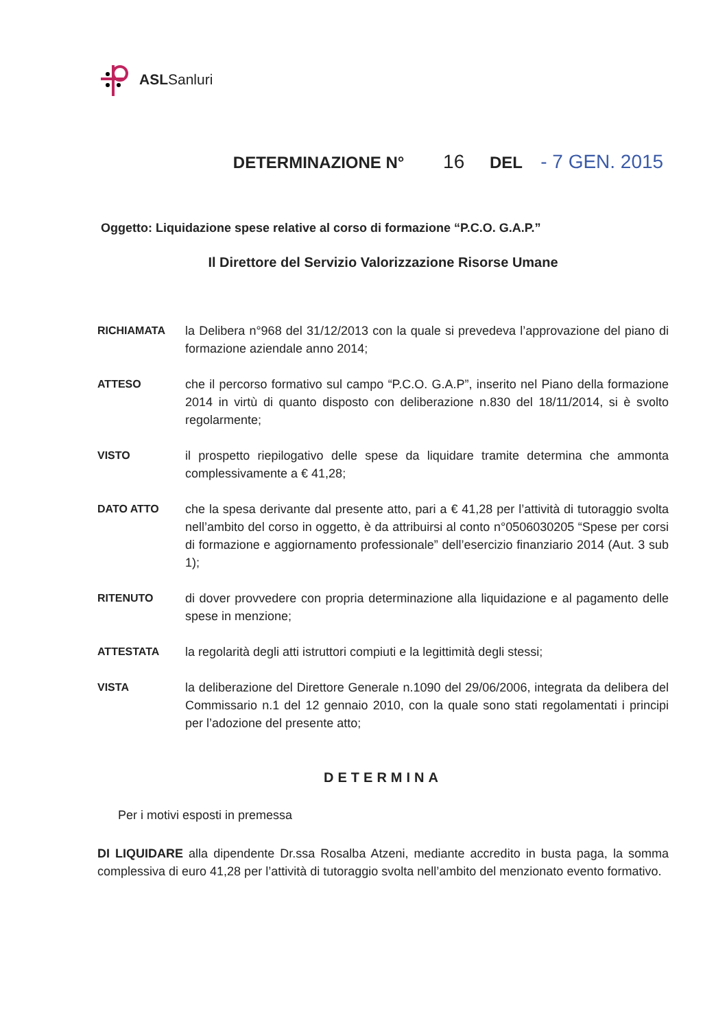ASLSanluri
DETERMINAZIONE N° 16 DEL - 7 GEN. 2015
Oggetto: Liquidazione spese relative al corso di formazione “P.C.O. G.A.P.”
Il Direttore del Servizio Valorizzazione Risorse Umane
RICHIAMATA la Delibera n°968 del 31/12/2013 con la quale si prevedeva l’approvazione del piano di formazione aziendale anno 2014;
ATTESO che il percorso formativo sul campo “P.C.O. G.A.P”, inserito nel Piano della formazione 2014 in virtù di quanto disposto con deliberazione n.830 del 18/11/2014, si è svolto regolarmente;
VISTO il prospetto riepilogativo delle spese da liquidare tramite determina che ammonta complessivamente a € 41,28;
DATO ATTO che la spesa derivante dal presente atto, pari a € 41,28 per l’attività di tutoraggio svolta nell’ambito del corso in oggetto, è da attribuirsi al conto n°0506030205 “Spese per corsi di formazione e aggiornamento professionale” dell’esercizio finanziario 2014 (Aut. 3 sub 1);
RITENUTO di dover provvedere con propria determinazione alla liquidazione e al pagamento delle spese in menzione;
ATTESTATA la regolarità degli atti istruttori compiuti e la legittimità degli stessi;
VISTA la deliberazione del Direttore Generale n.1090 del 29/06/2006, integrata da delibera del Commissario n.1 del 12 gennaio 2010, con la quale sono stati regolamentati i principi per l’adozione del presente atto;
DETERMINA
Per i motivi esposti in premessa
DI LIQUIDARE alla dipendente Dr.ssa Rosalba Atzeni, mediante accredito in busta paga, la somma complessiva di euro 41,28 per l’attività di tutoraggio svolta nell’ambito del menzionato evento formativo.